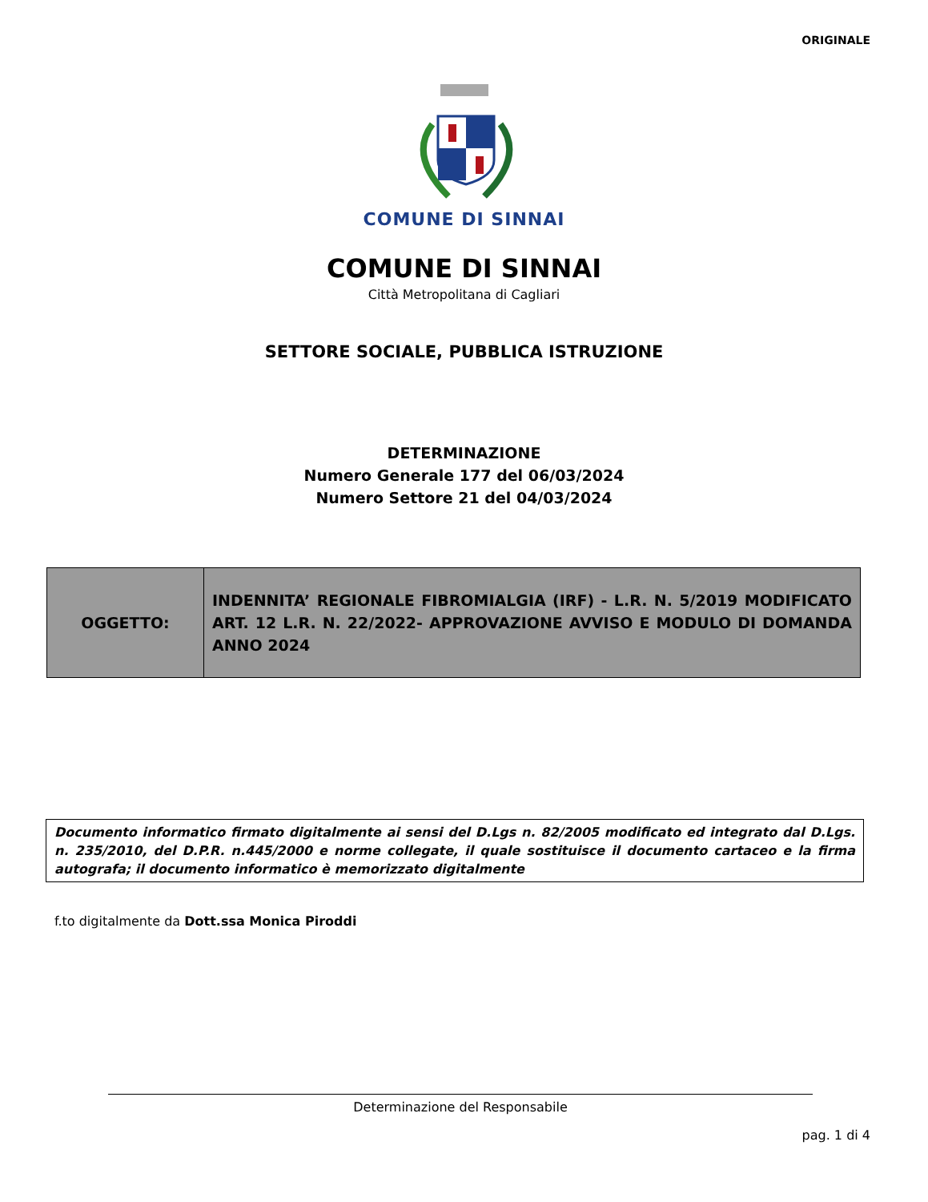ORIGINALE
COMUNE DI SINNAI
COMUNE DI SINNAI
Città Metropolitana di Cagliari
SETTORE SOCIALE, PUBBLICA ISTRUZIONE
DETERMINAZIONE
Numero Generale 177 del 06/03/2024
Numero Settore 21 del 04/03/2024
| OGGETTO: | INDENNITA’ REGIONALE FIBROMIALGIA (IRF) - L.R. N. 5/2019 MODIFICATO ART. 12 L.R. N. 22/2022- APPROVAZIONE AVVISO E MODULO DI DOMANDA ANNO 2024 |
Documento informatico firmato digitalmente ai sensi del D.Lgs n. 82/2005 modificato ed integrato dal D.Lgs. n. 235/2010, del D.P.R. n.445/2000 e norme collegate, il quale sostituisce il documento cartaceo e la firma autografa; il documento informatico è memorizzato digitalmente
f.to digitalmente da Dott.ssa Monica Piroddi
Determinazione del Responsabile
pag. 1 di 4